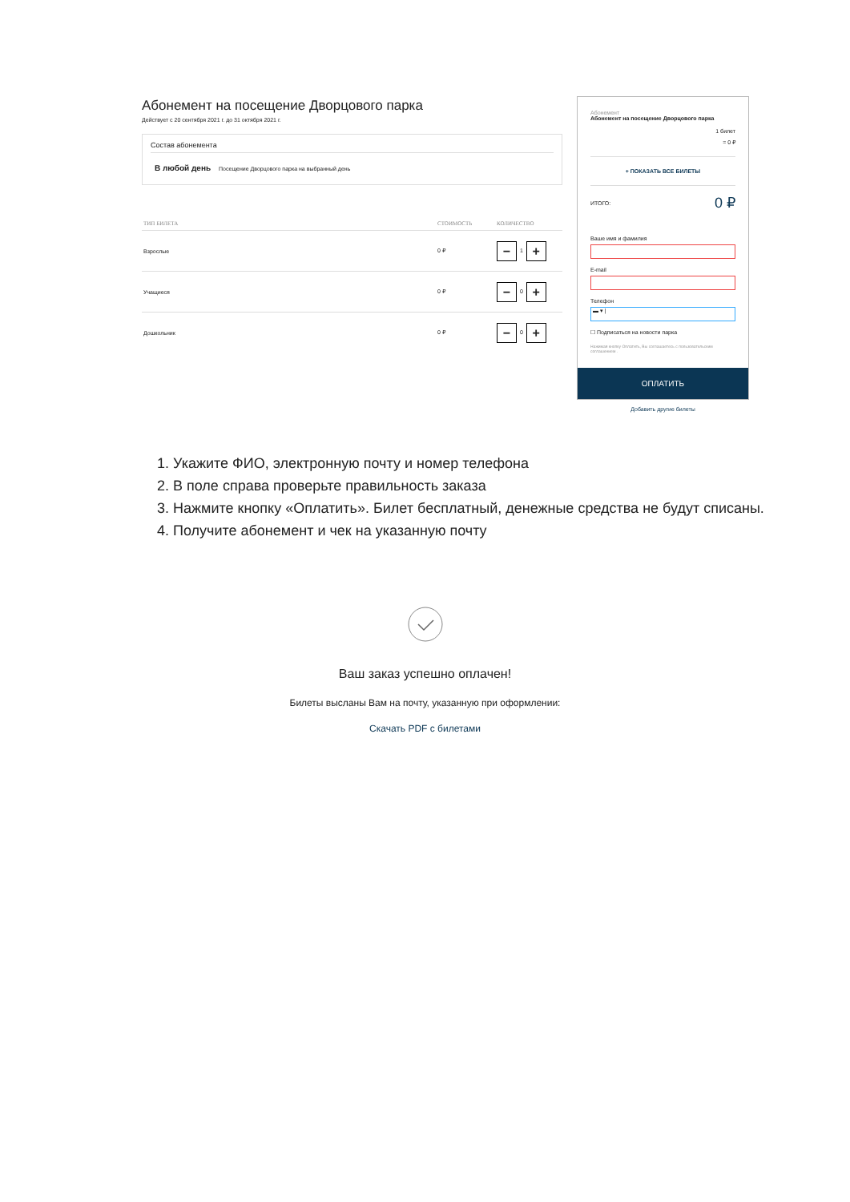Абонемент на посещение Дворцового парка
Действует с 20 сентября 2021 г. до 31 октября 2021 г.
Состав абонемента
В любой день Посещение Дворцового парка на выбранный день
| ТИП БИЛЕТА | СТОИМОСТЬ | КОЛИЧЕСТВО |
| --- | --- | --- |
| Взрослые | 0 ₽ | − 1 + |
| Учащиеся | 0 ₽ | − 0 + |
| Дошкольник | 0 ₽ | − 0 + |
Абонемент
Абонемент на посещение Дворцового парка
1 билет
= 0 ₽
+ ПОКАЗАТЬ ВСЕ БИЛЕТЫ
ИТОГО: 0 ₽
Ваше имя и фамилия
E-mail
Телефон
▬ ▾ |
☐ Подписаться на новости парка
Нажимая кнопку Оплатить, Вы соглашаетесь с пользовательским соглашением .
ОПЛАТИТЬ
Добавить другие билеты
1. Укажите ФИО, электронную почту и номер телефона
2. В поле справа проверьте правильность заказа
3. Нажмите кнопку «Оплатить». Билет бесплатный, денежные средства не будут списаны.
4. Получите абонемент и чек на указанную почту
Ваш заказ успешно оплачен!
Билеты высланы Вам на почту, указанную при оформлении:
Скачать PDF с билетами